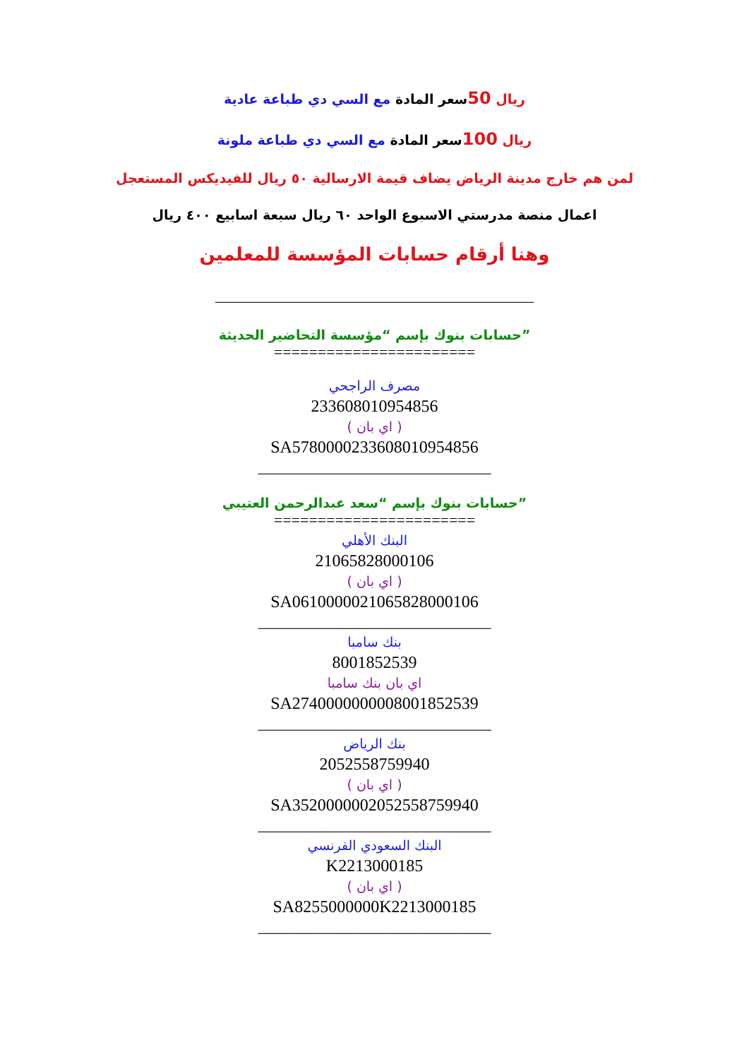ريال 50سعر المادة مع السي دي طباعة عادية
ريال 100سعر المادة مع السي دي طباعة ملونة
لمن هم خارج مدينة الرياض يضاف قيمة الارسالية ٥٠ ريال للفيديكس المستعجل
اعمال منصة مدرستي الاسبوع الواحد ٦٠ ريال سبعة اسابيع ٤٠٠ ريال
وهنا أرقام حسابات المؤسسة للمعلمين
_________________________________________
”حسابات بنوك بإسم “مؤسسة التحاضير الحديثة
=======================
مصرف الراجحي
233608010954856
( اي بان )
SA5780000233608010954856
______________________________
”حسابات بنوك بإسم “سعد عبدالرحمن العتيبي
=======================
البنك الأهلي
21065828000106
( اي بان )
SA0610000021065828000106
______________________________
بنك سامبا
8001852539
اي بان بنك سامبا
SA2740000000008001852539
______________________________
بنك الرياض
2052558759940
( اي بان )
SA3520000002052558759940
______________________________
البنك السعودي الفرنسي
K2213000185
( اي بان )
SA8255000000K2213000185
______________________________